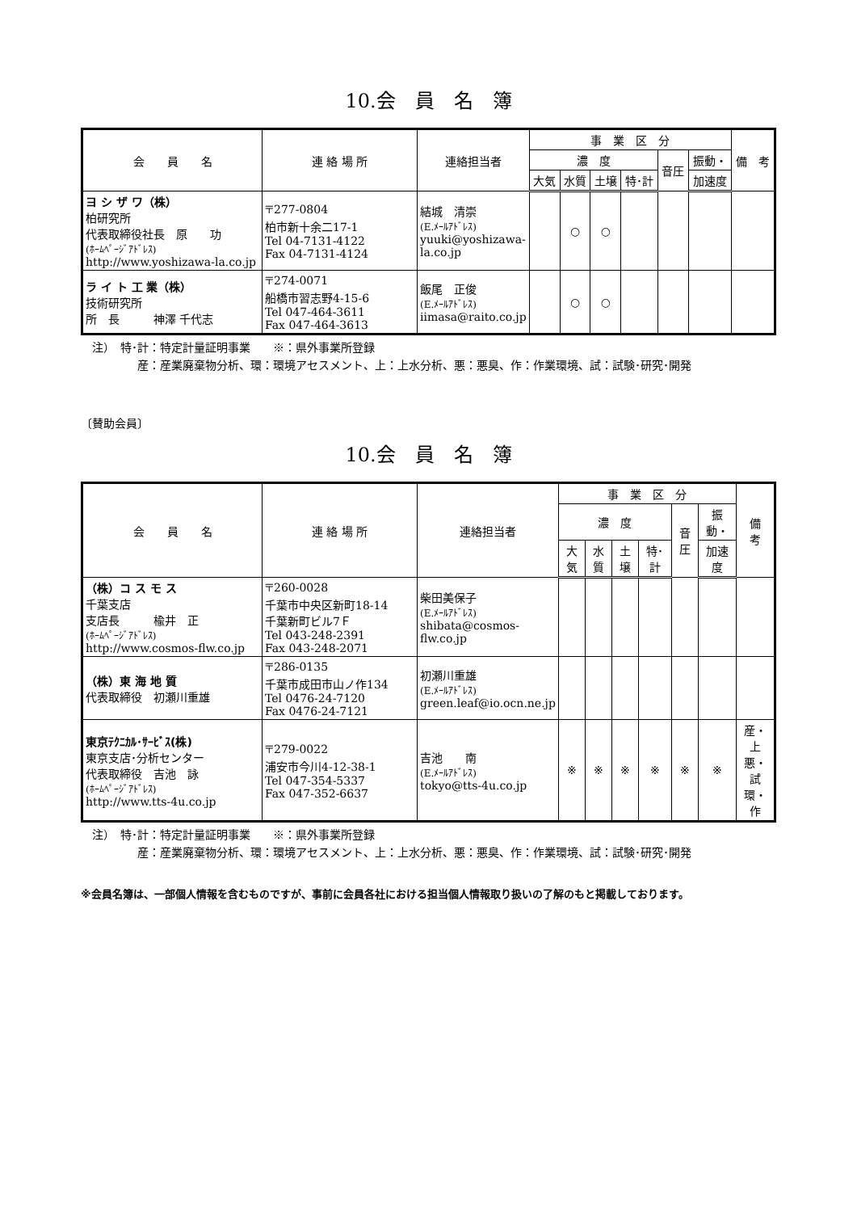10.会　員　名　簿
| 会 員 名 | 連 絡 場 所 | 連絡担当者 | 事 業 区 分 | | | | | | 備 考 |
| --- | --- | --- | --- | --- | --- | --- | --- | --- | --- |
| | | | 濃 度 | | | | 音圧 | 振動・ | |
| | | | 大気 | 水質 | 土壌 | 特･計 | | 加速度 | |
| ヨ シ ザ ワ（株） 柏研究所 代表取締役社長 原 功 (ﾎｰﾑﾍﾟｰｼﾞｱﾄﾞﾚｽ) http://www.yoshizawa-la.co.jp | 〒277-0804 柏市新十余二17-1 Tel 04-7131-4122 Fax 04-7131-4124 | 結城 清崇 (E.ﾒｰﾙｱﾄﾞﾚｽ) yuuki@yoshizawa-la.co.jp | | ○ | ○ | | | | |
| ラ イ ト 工 業（株） 技術研究所 所 長 神澤 千代志 | 〒274-0071 船橋市習志野4-15-6 Tel 047-464-3611 Fax 047-464-3613 | 飯尾 正俊 (E.ﾒｰﾙｱﾄﾞﾚｽ) iimasa@raito.co.jp | | ○ | ○ | | | | |
注）　特･計：特定計量証明事業　　※：県外事業所登録
産：産業廃棄物分析、環：環境アセスメント、上：上水分析、悪：悪臭、作：作業環境、試：試験･研究･開発
〔賛助会員〕
10.会　員　名　簿
| 会 員 名 | 連 絡 場 所 | 連絡担当者 | 事 業 区 分 | | | | | | 備 考 |
| --- | --- | --- | --- | --- | --- | --- | --- | --- | --- |
| | | | 濃 度 | | | | 音圧 | 振動・ | |
| | | | 大気 | 水質 | 土壌 | 特･計 | | 加速度 | |
| （株）コ ス モ ス 千葉支店 支店長 楡井 正 (ﾎｰﾑﾍﾟｰｼﾞｱﾄﾞﾚｽ) http://www.cosmos-flw.co.jp | 〒260-0028 千葉市中央区新町18-14 千葉新町ビル7Ｆ Tel 043-248-2391 Fax 043-248-2071 | 柴田美保子 (E.ﾒｰﾙｱﾄﾞﾚｽ) shibata@cosmos-flw.co.jp | | | | | | | |
| （株）東 海 地 質 代表取締役 初瀬川重雄 | 〒286-0135 千葉市成田市山ノ作134 Tel 0476-24-7120 Fax 0476-24-7121 | 初瀬川重雄 (E.ﾒｰﾙｱﾄﾞﾚｽ) green.leaf@io.ocn.ne.jp | | | | | | | |
| 東京ﾃｸﾆｶﾙ･ｻｰﾋﾞｽ(株) 東京支店･分析センター 代表取締役 吉池 詠 (ﾎｰﾑﾍﾟｰｼﾞｱﾄﾞﾚｽ) http://www.tts-4u.co.jp | 〒279-0022 浦安市今川4-12-38-1 Tel 047-354-5337 Fax 047-352-6637 | 吉池 南 (E.ﾒｰﾙｱﾄﾞﾚｽ) tokyo@tts-4u.co.jp | ※ | ※ | ※ | ※ | ※ | ※ | 産・上 悪・試 環・作 |
注）　特･計：特定計量証明事業　　※：県外事業所登録
産：産業廃棄物分析、環：環境アセスメント、上：上水分析、悪：悪臭、作：作業環境、試：試験･研究･開発
※会員名簿は、一部個人情報を含むものですが、事前に会員各社における担当個人情報取り扱いの了解のもと掲載しております。